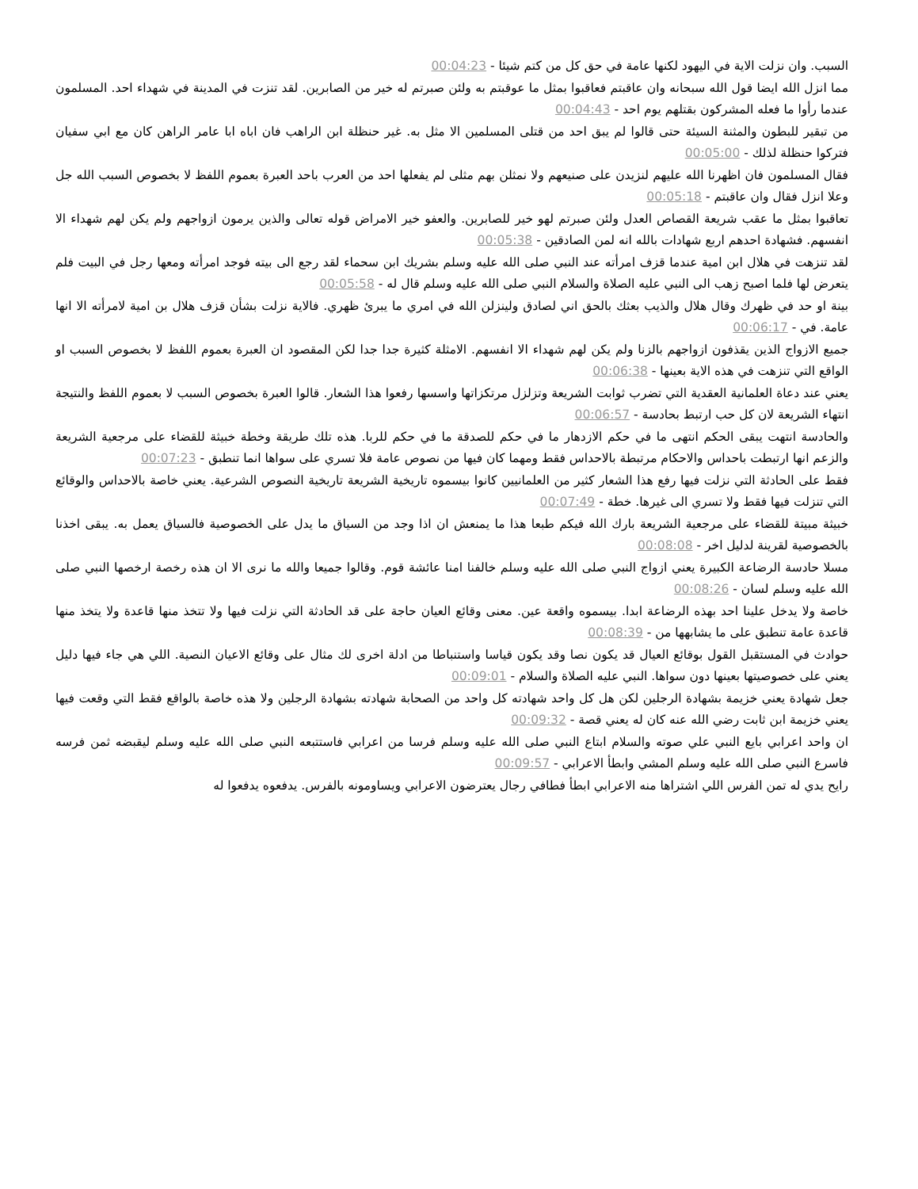السبب. وان نزلت الاية في اليهود لكنها عامة في حق كل من كتم شيئا - 00:04:23
مما انزل الله ايضا قول الله سبحانه وان عاقبتم فعاقبوا بمثل ما عوقبتم به ولئن صبرتم له خير من الصابرين. لقد تنزت في المدينة في شهداء احد. المسلمون عندما رأوا ما فعله المشركون بقتلهم يوم احد - 00:04:43
من تبقير للبطون والمثنة السيئة حتى قالوا لم يبق احد من قتلى المسلمين الا مثل به. غير حنظلة ابن الراهب فان اباه ابا عامر الراهن كان مع ابي سفيان فتركوا حنظلة لذلك - 00:05:00
فقال المسلمون فان اظهرنا الله عليهم لنزيدن على صنيعهم ولا نمثلن بهم مثلى لم يفعلها احد من العرب باحد العبرة بعموم اللفظ لا بخصوص السبب الله جل وعلا انزل فقال وان عاقبتم - 00:05:18
تعاقبوا بمثل ما عقب شريعة القصاص العدل ولئن صبرتم لهو خير للصابرين. والعفو خير الامراض قوله تعالى والذين يرمون ازواجهم ولم يكن لهم شهداء الا انفسهم. فشهادة احدهم اربع شهادات بالله انه لمن الصادقين - 00:05:38
لقد تنزهت في هلال ابن امية عندما قزف امرأته عند النبي صلى الله عليه وسلم بشريك ابن سحماء لقد رجع الى بيته فوجد امرأته ومعها رجل في البيت فلم يتعرض لها فلما اصبح زهب الى النبي عليه الصلاة والسلام النبي صلى الله عليه وسلم قال له - 00:05:58
بينة او حد في ظهرك وقال هلال والذيب بعثك بالحق اني لصادق ولينزلن الله في امري ما يبرئ ظهري. فالاية نزلت بشأن قزف هلال بن امية لامرأته الا انها عامة. في - 00:06:17
جميع الازواج الذين يقذفون ازواجهم بالزنا ولم يكن لهم شهداء الا انفسهم. الامثلة كثيرة جدا جدا لكن المقصود ان العبرة بعموم اللفظ لا بخصوص السبب او الواقع التي تنزهت في هذه الاية بعينها - 00:06:38
يعني عند دعاة العلمانية العقدية التي تضرب ثوابت الشريعة وتزلزل مرتكزاتها واسسها رفعوا هذا الشعار. قالوا العبرة بخصوص السبب لا بعموم اللفظ والنتيجة انتهاء الشريعة لان كل حب ارتبط بحادسة - 00:06:57
والحادسة انتهت يبقى الحكم انتهى ما في حكم الازدهار ما في حكم للصدقة ما في حكم للربا. هذه تلك طريقة وخطة خبيثة للقضاء على مرجعية الشريعة والزعم انها ارتبطت باحداس والاحكام مرتبطة بالاحداس فقط ومهما كان فيها من نصوص عامة فلا تسري على سواها انما تنطبق - 00:07:23
فقط على الحادثة التي نزلت فيها رفع هذا الشعار كثير من العلمانيين كانوا بيسموه تاريخية الشريعة تاريخية النصوص الشرعية. يعني خاصة بالاحداس والوقائع التي تنزلت فيها فقط ولا تسري الى غيرها. خطة - 00:07:49
خبيثة مبيتة للقضاء على مرجعية الشريعة بارك الله فيكم طبعا هذا ما يمنعش ان اذا وجد من السياق ما يدل على الخصوصية فالسياق يعمل به. يبقى اخذنا بالخصوصية لقرينة لدليل اخر - 00:08:08
مسلا حادسة الرضاعة الكبيرة يعني ازواج النبي صلى الله عليه وسلم خالفنا امنا عائشة قوم. وقالوا جميعا والله ما نرى الا ان هذه رخصة ارخصها النبي صلى الله عليه وسلم لسان - 00:08:26
خاصة ولا يدخل علينا احد بهذه الرضاعة ابدا. بيسموه واقعة عين. معنى وقائع العيان حاجة على قد الحادثة التي نزلت فيها ولا تتخذ منها قاعدة ولا يتخذ منها قاعدة عامة تنطبق على ما يشابهها من - 00:08:39
حوادث في المستقبل القول بوقائع العيال قد يكون نصا وقد يكون قياسا واستنباطا من ادلة اخرى لك مثال على وقائع الاعيان النصية. اللي هي جاء فيها دليل يعني على خصوصيتها بعينها دون سواها. النبي عليه الصلاة والسلام - 00:09:01
جعل شهادة يعني خزيمة بشهادة الرجلين لكن هل كل واحد شهادته كل واحد من الصحابة شهادته بشهادة الرجلين ولا هذه خاصة بالواقع فقط التي وقعت فيها يعني خزيمة ابن ثابت رضي الله عنه كان له يعني قصة - 00:09:32
ان واحد اعرابي بايع النبي علي صوته والسلام ابتاع النبي صلى الله عليه وسلم فرسا من اعرابي فاستتبعه النبي صلى الله عليه وسلم ليقبضه ثمن فرسه فاسرع النبي صلى الله عليه وسلم المشي وابطأ الاعرابي - 00:09:57
رايح يدي له تمن الفرس اللي اشتراها منه الاعرابي ابطأ فطافي رجال يعترضون الاعرابي ويساومونه بالفرس. يدفعوه يدفعوا له